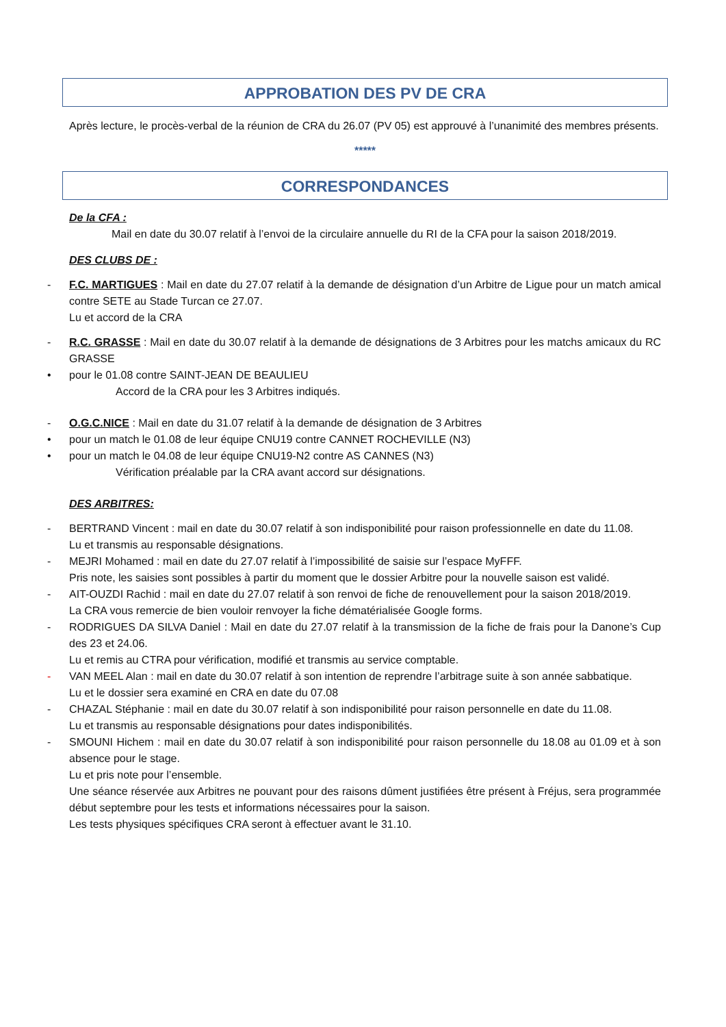APPROBATION DES PV DE CRA
Après lecture, le procès-verbal de la réunion de CRA du 26.07 (PV 05) est approuvé à l’unanimité des membres présents.
*****
CORRESPONDANCES
De la CFA :
Mail en date du 30.07 relatif à l’envoi de la circulaire annuelle du RI de la CFA pour la saison 2018/2019.
DES CLUBS DE :
-
F.C. MARTIGUES : Mail en date du 27.07 relatif à la demande de désignation d’un Arbitre de Ligue pour un match amical contre SETE au Stade Turcan ce 27.07.
Lu et accord de la CRA
-
R.C. GRASSE : Mail en date du 30.07 relatif à la demande de désignations de 3 Arbitres pour les matchs amicaux du RC GRASSE
•
pour le 01.08 contre SAINT-JEAN DE BEAULIEU
Accord de la CRA pour les 3 Arbitres indiqués.
-
O.G.C.NICE : Mail en date du 31.07 relatif à la demande de désignation de 3 Arbitres
•
pour un match le 01.08 de leur équipe CNU19 contre CANNET ROCHEVILLE (N3)
•
pour un match le 04.08 de leur équipe CNU19-N2 contre AS CANNES (N3)
Vérification préalable par la CRA avant accord sur désignations.
DES ARBITRES:
-
BERTRAND Vincent : mail en date du 30.07 relatif à son indisponibilité pour raison professionnelle en date du 11.08.
Lu et transmis au responsable désignations.
-
MEJRI Mohamed : mail en date du 27.07 relatif à l’impossibilité de saisie sur l’espace MyFFF.
Pris note, les saisies sont possibles à partir du moment que le dossier Arbitre pour la nouvelle saison est validé.
-
AIT-OUZDI Rachid : mail en date du 27.07 relatif à son renvoi de fiche de renouvellement pour la saison 2018/2019.
La CRA vous remercie de bien vouloir renvoyer la fiche dématérialisée Google forms.
-
RODRIGUES DA SILVA Daniel : Mail en date du 27.07 relatif à la transmission de la fiche de frais pour la Danone’s Cup des 23 et 24.06.
Lu et remis au CTRA pour vérification, modifié et transmis au service comptable.
-
VAN MEEL Alan : mail en date du 30.07 relatif à son intention de reprendre l’arbitrage suite à son année sabbatique.
Lu et le dossier sera examiné en CRA en date du 07.08
-
CHAZAL Stéphanie : mail en date du 30.07 relatif à son indisponibilité pour raison personnelle en date du 11.08.
Lu et transmis au responsable désignations pour dates indisponibilités.
-
SMOUNI Hichem : mail en date du 30.07 relatif à son indisponibilité pour raison personnelle du 18.08 au 01.09 et à son absence pour le stage.
Lu et pris note pour l’ensemble.
Une séance réservée aux Arbitres ne pouvant pour des raisons dûment justifiées être présent à Fréjus, sera programmée début septembre pour les tests et informations nécessaires pour la saison.
Les tests physiques spécifiques CRA seront à effectuer avant le 31.10.